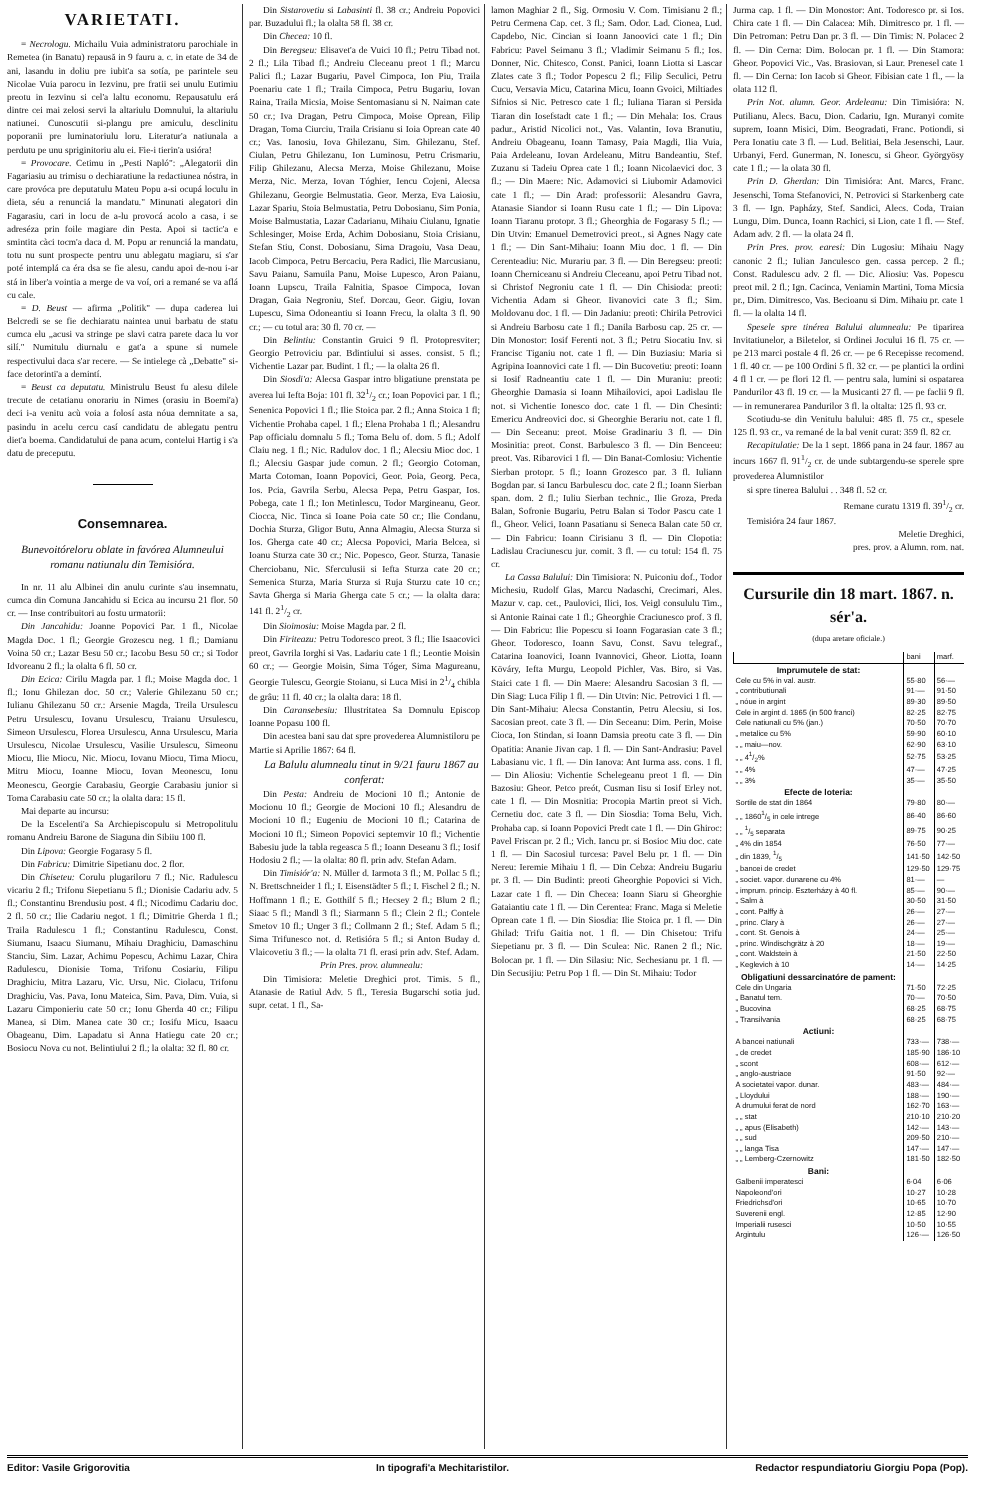VARIETATI.
= Necrologu. Michailu Vuia administratoru parochiale in Remetea (in Banatu) repausă in 9 fauru a. c. in etate de 34 de ani, lasandu in doliu pre iubit'a sa sotía, pe parintele seu Nicolae Vuia parocu in Iezvinu, pre fratii sei unulu Eutimiu preotu in Iezvinu si cel'a laltu economu. Repausatulu erá dintre cei mai zelosi servi la altariulu Domnului, la altariulu natiunei. Cunoscutii si-plangu pre amiculu, desclinitu poporanii pre luminatoriulu loru. Literatur'a natiunala a perdutu pe unu spriginitoriu alu ei. Fie-i tierin'a usióra!
= Provocare. Cetimu in „Pesti Napló": „Alegatorii din Fagariasiu au trimisu o dechiaratiune la redactiunea nóstra, in care provóca pre deputatulu Mateu Popu a-si ocupá loculu in dieta, séu a renunciá la mandatu." Minunati alegatori din Fagarasiu, cari in locu de a-lu provocá acolo a casa, i se adreséza prin foile magiare din Pesta. Apoi si tactic'a e smintita càci tocm'a daca d. M. Popu ar renunciá la mandatu, totu nu sunt prospecte pentru unu ablegatu magiaru, si s'ar poté intemplá ca éra dsa se fie alesu, candu apoi de-nou i-ar stá in liber'a vointia a merge de va voí, ori a remané se va aflá cu cale.
= D. Beust — afirma „Politik" — dupa caderea lui Belcredi se se fie dechiaratu naintea unui barbatu de statu cumca elu „acusi va stringe pe slavi catra parete daca lu vor silí." Numitulu diurnalu e gat'a a spune si numele respectivului daca s'ar recere. — Se intielege cà „Debatte" si-face detorinti'a a demintí.
= Beust ca deputatu. Ministrulu Beust fu alesu dilele trecute de cetatianu onorariu in Nimes (orasiu in Boemi'a) deci i-a venitu acù voia a folosí asta nóua demnitate a sa, pasindu in acelu cercu casí candidatu de ablegatu pentru diet'a boema. Candidatului de pana acum, contelui Hartig i s'a datu de preceputu.
Consemnarea.
Bunevoitóreloru oblate in favórea Alumneului romanu natiunalu din Temisióra.
In nr. 11 alu Albinei din anulu curinte s'au insemnatu, cumca din Comuna Jancahidu si Ecica au incursu 21 flor. 50 cr. — Inse contribuitori au fostu urmatorii:
Din Jancahidu: Joanne Popovici Par. 1 fl., Nicolae Magda Doc. 1 fl.; Georgie Grozescu neg. 1 fl.; Damianu Voina 50 cr.; Lazar Besu 50 cr.; Iacobu Besu 50 cr.; si Todor Idvoreanu 2 fl.; la olalta 6 fl. 50 cr.
Din Ecica: Cirilu Magda par. 1 fl.; Moise Magda doc. 1 fl.; Ionu Ghilezan doc. 50 cr.; Valerie Ghilezanu 50 cr.; Iulianu Ghilezanu 50 cr.: Arsenie Magda, Treila Ursulescu Petru Ursulescu, Iovanu Ursulescu, Traianu Ursulescu, Simeon Ursulescu, Florea Ursulescu, Anna Ursulescu, Maria Ursulescu, Nicolae Ursulescu, Vasilie Ursulescu, Simeonu Miocu, Ilie Miocu, Nic. Miocu, Iovanu Miocu, Tima Miocu, Mitru Miocu, Ioanne Miocu, Iovan Meonescu, Ionu Meonescu, Georgie Carabasiu, Georgie Carabasiu junior si Toma Carabasiu cate 50 cr.; la olalta dara: 15 fl.
Mai departe au incursu:
De la Escelenti'a Sa Archiepiscopulu si Metropolitulu romanu Andreiu Barone de Siaguna din Sibiiu 100 fl.
Din Lipova: Georgie Fogarasy 5 fl.
Din Fabricu: Dimitrie Sipetianu doc. 2 flor.
Din Chiseteu: Corulu plugariloru 7 fl.; Nic. Radulescu vicariu 2 fl.; Trifonu Siepetianu 5 fl.; Dionisie Cadariu adv. 5 fl.; Constantinu Brendusiu post. 4 fl.; Nicodimu Cadariu doc. 2 fl. 50 cr.; Ilie Cadariu negot. 1 fl.; Dimitrie Gherda 1 fl.; Traila Radulescu 1 fl.; Constantinu Radulescu, Const. Siumanu, Isaacu Siumanu, Mihaiu Draghiciu, Damaschinu Stanciu, Sim. Lazar, Achimu Popescu, Achimu Lazar, Chira Radulescu, Dionisie Toma, Trifonu Cosiariu, Filipu Draghiciu, Mitra Lazaru, Vic. Ursu, Nic. Ciolacu, Trifonu Draghiciu, Vas. Pava, Ionu Mateica, Sim. Pava, Dim. Vuia, si Lazaru Cimponieriu cate 50 cr.; Ionu Gherda 40 cr.; Filipu Manea, si Dim. Manea cate 30 cr.; Iosifu Micu, Isaacu Obageanu, Dim. Lapadatu si Anna Hatiegu cate 20 cr.; Bosiocu Nova cu not. Belintiului 2 fl.; la olalta: 32 fl. 80 cr.
Din Sistarovetiu si Labasinti fl. 38 cr.; Andreiu Popovici par. Buzadului fl.; la olalta 58 fl. 38 cr.
Din Checea: 10 fl.
Din Beregseu: Elisavet'a de Vuici 10 fl.; Petru Tibad not. 2 fl.; Lila Tibad fl.; Andreiu Cleceanu preot 1 fl.; Marcu Palici fl.; Lazar Bugariu, Pavel Cimpoca, Ion Piu, Traila Poenariu cate 1 fl.; Traila Cimpoca, Petru Bugariu, Iovan Raina, Traila Micsia, Moise Sentomasianu si N. Naiman cate 50 cr.; Iva Dragan, Petru Cimpoca, Moise Oprean, Filip Dragan, Toma Ciurciu, Traila Crisianu si Ioia Oprean cate 40 cr.; Vas. Ianosiu, Iova Ghilezanu, Sim. Ghilezanu, Stef. Ciulan, Petru Ghilezanu, Ion Luminosu, Petru Crismariu, Filip Ghilezanu, Alecsa Merza, Moise Ghilezanu, Moise Merza, Nic. Merza, Iovan Tóghier, Iencu Cojeni, Alecsa Ghilezanu, Georgie Belmustatia. Geor. Merza, Eva Laiosiu, Lazar Spariu, Stoia Belmustatia, Petru Dobosianu, Sim Ponia, Moise Balmustatia, Lazar Cadarianu, Mihaiu Ciulanu, Ignatie Schlesinger, Moise Erda, Achim Dobosianu, Stoia Crisianu, Stefan Stiu, Const. Dobosianu, Sima Dragoiu, Vasa Deau, Iacob Cimpoca, Petru Bercaciu, Pera Radici, Ilie Marcusianu, Savu Paianu, Samuila Panu, Moise Lupesco, Aron Paianu, Ioann Lupscu, Traila Falnitia, Spasoe Cimpoca, Iovan Dragan, Gaia Negroniu, Stef. Dorcau, Geor. Gigiu, Iovan Lupescu, Sima Odoneantiu si Ioann Frecu, la olalta 3 fl. 90 cr.; — cu totul ara: 30 fl. 70 cr. —
Din Belintiu: Constantin Gruici 9 fl. Protopresviter; Georgio Petroviciu par. Bdintiului si asses. consist. 5 fl.; Vichentie Lazar par. Budint. 1 fl.; — la olalta 26 fl.
Din Siosdi'a: Alecsa Gaspar intro bligatiune prenstata pe averea lui Iefta Boja: 101 fl. 321/2 cr.; Ioan Popovici par. 1 fl.; Seneni­ca Popovici 1 fl.; Ilie Stoica par. 2 fl.; Anna Stoica 1 fl; Vichentie Prohaba capel. 1 fl.; Elena Prohaba 1 fl.; Alesandru Pap officialu domnalu 5 fl.; Toma Belu of. dom. 5 fl.; Adolf Claiu neg. 1 fl.; Nic. Radulov doc. 1 fl.; Alecsiu Mioc doc. 1 fl.; Alecsiu Gaspar jude comun. 2 fl.; Georgio Cotoman, Marta Cotoman, Ioann Popovici, Geor. Poia, Georg. Peca, Ios. Pcia, Gavrila Serbu, Alecsa Pepa, Petru Gaspar, Ios. Pobega, cate 1 fl.; Ion Metinlescu, Todor Margineanu, Geor. Ciocca, Nic. Tinca si Ioane Poia cate 50 cr.; Ilie Condanu, Dochia Sturza, Gligor Butu, Anna Almagiu, Alecsa Sturza si Ios. Gherga cate 40 cr.; Alecsa Popovici, Maria Belcea, si Ioanu Sturza cate 30 cr.; Nic. Popesco, Geor. Sturza, Tanasie Cherciobanu, Nic. Sferculusii si Iefta Sturza cate 20 cr.; Semenica Sturza, Maria Sturza si Ruja Sturzu cate 10 cr.; Savta Gherga si Maria Gherga cate 5 cr.; — la olalta dara: 141 fl. 21/2 cr.
Din Sioimosiu: Moise Magda par. 2 fl.
Din Firiteazu: Petru Todoresco preot. 3 fl.; Ilie Isaacovici preot, Gavrila Iorghi si Vas. Ladariu cate 1 fl.; Leontie Moisin 60 cr.; — Georgie Moisin, Sima Tóger, Sima Magureanu, Georgie Tulescu, Georgie Stoianu, si Luca Misi in 21/4 chibla de grâu: 11 fl. 40 cr.; la olalta dara: 18 fl.
Din Caransebesiu: Illustritatea Sa Domnulu Episcop Ioanne Popasu 100 fl.
Din acestea bani sau dat spre provederea Alumnistiloru pe Martie si Aprilie 1867: 64 fl.
La Balulu alumnealu tinut in 9/21 fauru 1867 au conferat:
Din Pesta: Andreiu de Mocioni 10 fl.; Antonie de Mocionu 10 fl.; Georgie de Mocioni 10 fl.; Alesandru de Mocioni 10 fl.; Eugeniu de Mocioni 10 fl.; Catarina de Mocioni 10 fl.; Simeon Popovici septemvir 10 fl.; Vichentie Babesiu jude la tabla regeasca 5 fl.; Ioann Deseanu 3 fl.; Iosif Hodosiu 2 fl.; — la olalta: 80 fl. prin adv. Stefan Adam.
Din Timisiór'a: N. Müller d. Iarmota 3 fl.; M. Pollac 5 fl.; N. Brettschneider 1 fl.; I. Eisenstädter 5 fl.; I. Fischel 2 fl.; N. Hoffmann 1 fl.; E. Gotthilf 5 fl.; Hecsey 2 fl.; Blum 2 fl.; Siaac 5 fl.; Mandl 3 fl.; Siarmann 5 fl.; Clein 2 fl.; Contele Smetov 10 fl.; Unger 3 fl.; Collmann 2 fl.; Stef. Adam 5 fl.; Sima Trifunesco not. d. Retisióra 5 fl.; si Anton Buday d. Vlaicovetiu 3 fl.; — la olalta 71 fl. erasi prin adv. Stef. Adam.
Prin Pres. prov. alumnealu:
Din Timisiora: Meletie Dreghici prot. Timis. 5 fl., Atanasie de Ratiul Adv. 5 fl., Teresia Bugarschi sotia jud. supr. cetat. 1 fl., Sa-
lamon Maghiar 2 fl., Sig. Ormosiu V. Com. Timisianu 2 fl.; Petru Cermena Cap. cet. 3 fl.; Sam. Odor. Lad. Cionea, Lud. Capdebo, Nic. Cincian si Ioann Janoovici cate 1 fl.; Din Fabricu: Pavel Seimanu 3 fl.; Vladimir Seimanu 5 fl.; Ios. Donner, Nic. Chitesco, Const. Panici, Ioann Liotta si Lascar Zlates cate 3 fl.; Todor Popescu 2 fl.; Filip Seculici, Petru Cucu, Versavia Micu, Catarina Micu, Ioann Gvoici, Miltiades Sifnios si Nic. Petresco cate 1 fl.; Iuliana Tiaran si Persida Tiaran din Iosefstadt cate 1 fl.; — Din Mehala: Ios. Craus padur., Aristid Nicolici not., Vas. Valantin, Iova Branutiu, Andreiu Obageanu, Ioann Tamasy, Paia Magdi, Ilia Vuia, Paia Ardeleanu, Iovan Ardeleanu, Mitru Bandeantiu, Stef. Zuzanu si Tadeiu Oprea cate 1 fl.; Ioann Nicolaevici doc. 3 fl.; — Din Maere: Nic. Adamovici si Liubomir Adamovici cate 1 fl.; — Din Arad: professorii: Alesandru Gavra, Atanasie Siandor si Ioann Rusu cate 1 fl.; — Din Lipova: Ioann Tiaranu protopr. 3 fl.; Gheorghia de Fogarasy 5 fl.; — Din Utvin: Emanuel Demetrovici preot., si Agnes Nagy cate 1 fl.; — Din Sant-Mihaiu: Ioann Miu doc. 1 fl. — Din Cerenteadiu: Nic. Murariu par. 3 fl. — Din Beregseu: preoti: Ioann Cherniceanu si Andreiu Cleceanu, apoi Petru Tibad not. si Christof Negroniu cate 1 fl. — Din Chisioda: preoti: Vichentia Adam si Gheor. Iivanovici cate 3 fl.; Sim. Moldovanu doc. 1 fl. — Din Jadaniu: preoti: Chirila Petrovici si Andreiu Barbosu cate 1 fl.; Danila Barbosu cap. 25 cr. — Din Monostor: Iosif Ferenti not. 3 fl.; Petru Siocatiu Inv. si Francisc Tiganiu not. cate 1 fl. — Din Buziasiu: Maria si Agripina Ioannovici cate 1 fl. — Din Bucovetiu: preoti: Ioann si Iosif Radneantiu cate 1 fl. — Din Muraniu: preoti: Gheorghie Damasia si Ioann Mihailovici, apoi Ladislau Ile not. si Vichentie Ionesco doc. cate 1 fl. — Din Chesinti: Emericu Andreovici doc. si Gheorghie Berariu not. cate 1 fl. — Din Seceanu: preot. Moise Gradinariu 3 fl. — Din Mosinitia: preot. Const. Barbulesco 3 fl. — Din Benceeu: preot. Vas. Ribarovici 1 fl. — Din Banat-Comlosiu: Vichentie Sierban protopr. 5 fl.; Ioann Grozesco par. 3 fl. Iuliann Bogdan par. si Iancu Barbulescu doc. cate 2 fl.; Ioann Sierban span. dom. 2 fl.; Iuliu Sierban technic., Ilie Groza, Preda Balan, Sofronie Bugariu, Petru Balan si Todor Pascu cate 1 fl., Gheor. Velici, Ioann Pasatianu si Seneca Balan cate 50 cr. — Din Fabricu: Ioann Cirisianu 3 fl. — Din Clopotia: Ladislau Craciunescu jur. comit. 3 fl. — cu totul: 154 fl. 75 cr.
La Cassa Balului: Din Timisiora: N. Puiconiu dof., Todor Michesiu, Rudolf Glas, Marcu Nadaschi, Crecimari, Ales. Mazur v. cap. cet., Paulovici, Ilici, Ios. Veigl consululu Tim., si Antonie Rainai cate 1 fl.; Gheorghie Craciunesco prof. 3 fl. — Din Fabricu: Ilie Popescu si Ioann Fogarasian cate 3 fl.; Gheor. Todoresco, Ioann Savu, Const. Savu telegraf., Catarina Ioanovici, Ioann Ivannovici, Gheor. Liotta, Ioann Köváry, Iefta Murgu, Leopold Pichler, Vas. Biro, si Vas. Staici cate 1 fl. — Din Maere: Alesandru Sacosian 3 fl. — Din Siag: Luca Filip 1 fl. — Din Utvin: Nic. Petrovici 1 fl. — Din Sant-Mihaiu: Alecsa Constantin, Petru Alecsiu, si Ios. Sacosian preot. cate 3 fl. — Din Seceanu: Dim. Perin, Moise Cioca, Ion Stindan, si Ioann Damsia preotu cate 3 fl. — Din Opatitia: Ananie Jivan cap. 1 fl. — Din Sant-Andrasiu: Pavel Labasianu vic. 1 fl. — Din Ianova: Ant Iurma ass. cons. 1 fl. — Din Aliosiu: Vichentie Schelegeanu preot 1 fl. — Din Bazosiu: Gheor. Petco preót, Cusman Iisu si Iosif Erley not. cate 1 fl. — Din Mosnitia: Procopia Martin preot si Vich. Cernetiu doc. cate 3 fl. — Din Siosdia: Toma Belu, Vich. Prohaba cap. si Ioann Popovici Predt cate 1 fl. — Din Ghiroc: Pavel Friscan pr. 2 fl.; Vich. Iancu pr. si Bosioc Miu doc. cate 1 fl. — Din Sacosiul turcesa: Pavel Belu pr. 1 fl. — Din Nereu: Ieremie Mihaiu 1 fl. — Din Cebza: Andreiu Bugariu pr. 3 fl. — Din Budinti: preoti Gheorghie Popovici si Vich. Lazar cate 1 fl. — Din Checea: Ioann Siaru si Gheorghie Gataiantiu cate 1 fl. — Din Cerentea: Franc. Maga si Meletie Oprean cate 1 fl. — Din Siosdia: Ilie Stoica pr. 1 fl. — Din Ghilad: Trifu Gaitia not. 1 fl. — Din Chisetou: Trifu Siepetianu pr. 3 fl. — Din Sculea: Nic. Ranen 2 fl.; Nic. Bolocan pr. 1 fl. — Din Silasiu: Nic. Sechesianu pr. 1 fl. — Din Secusijiu: Petru Pop 1 fl. — Din St. Mihaiu: Todor
Jurma cap. 1 fl. — Din Monostor: Ant. Todoresco pr. si Ios. Chira cate 1 fl. — Din Calacea: Mih. Dimitresco pr. 1 fl. — Din Petroman: Petru Dan pr. 3 fl. — Din Timis: N. Polacec 2 fl. — Din Cerna: Dim. Bolocan pr. 1 fl. — Din Stamora: Gheor. Popovici Vic., Vas. Brasiovan, si Laur. Prenesel cate 1 fl. — Din Cerna: Ion Iacob si Gheor. Fibisian cate 1 fl., — la olata 112 fl.
Prin Not. alumn. Geor. Ardeleanu: Din Timisióra: N. Putilianu, Alecs. Bacu, Dion. Cadariu, Ign. Muranyi comite suprem, Ioann Misici, Dim. Beogradati, Franc. Potiondi, si Pera Ionatiu cate 3 fl. — Lud. Belitiai, Bela Jesenschi, Laur. Urbanyi, Ferd. Gunerman, N. Ionescu, si Gheor. Györgyösy cate 1 fl.; — la olata 30 fl.
Prin D. Gherdan: Din Timisióra: Ant. Marcs, Franc. Jesenschi, Toma Stefanovici, N. Petrovici si Starkenberg cate 3 fl. — Ign. Papházy, Stef. Sandici, Alecs. Coda, Traian Lungu, Dim. Dunca, Ioann Rachici, si Lion, cate 1 fl. — Stef. Adam adv. 2 fl. — la olata 24 fl.
Prin Pres. prov. earesi: Din Lugosiu: Mihaiu Nagy canonic 2 fl.; Iulian Janculesco gen. cassa percep. 2 fl.; Const. Radulescu adv. 2 fl. — Dic. Aliosiu: Vas. Popescu preot mil. 2 fl.; Ign. Cacinca, Veniamin Martini, Toma Micsia pr., Dim. Dimitresco, Vas. Becioanu si Dim. Mihaiu pr. cate 1 fl. — la olalta 14 fl.
Spesele spre tinérea Balului alumnealu: Pe tiparirea Invitatiunelor, a Biletelor, si Ordinei Jocului 16 fl. 75 cr. — pe 213 marci postale 4 fl. 26 cr. — pe 6 Recepisse recomend. 1 fl. 40 cr. — pe 100 Ordini 5 fl. 32 cr. — pe plantici la ordini 4 fl 1 cr. — pe flori 12 fl. — pentru sala, lumini si ospatarea Pandurilor 43 fl. 19 cr. — la Musicanti 27 fl. — pe faclii 9 fl. — in remunerarea Pandurilor 3 fl. la oltalta: 125 fl. 93 cr.
Scotiudu-se din Venitulu balului: 485 fl. 75 cr., spesele 125 fl. 93 cr., va remané de la bal venit curat: 359 fl. 82 cr.
Recapitulatie: De la 1 sept. 1866 pana in 24 faur. 1867 au incurs 1667 fl. 911/2 cr. de unde subtargendu-se sperele spre provederea Alumnistilor
si spre tinerea Balului . . 348 fl. 52 cr.
Remane curatu 1319 fl. 391/2 cr.
Temisióra 24 faur 1867.
Meletie Dreghici,
pres. prov. a Alumn. rom. nat.
Cursurile din 18 mart. 1867. n. sér'a.
(dupa aretare oficiale.)
| | bani | marf. |
| --- | --- | --- |
| Imprumutele de stat: | | |
| Cele cu 5% in val. austr. | 55·80 | 56·— |
| „ contributiunali | 91·— | 91·50 |
| „ nóue in argint | 89·30 | 89·50 |
| Cele in argint d. 1865 (in 500 franci) | 82·25 | 82·75 |
| Cele natiunali cu 5% (jan.) | 70·50 | 70·70 |
| „ metalice cu 5% | 59·90 | 60·10 |
| „ „ maiu—nov. | 62·90 | 63·10 |
| „ „ 41/2% | 52·75 | 53·25 |
| „ „ 4% | 47·— | 47·25 |
| „ „ 3% | 35·— | 35·50 |
| Efecte de loteria: | | |
| Sortile de stat din 1864 | 79·80 | 80·— |
| „ „ 18601/5 in cele intrege | 86·40 | 86·60 |
| „ „ 1/5 separata | 89·75 | 90·25 |
| „ 4% din 1854 | 76·50 | 77·— |
| „ din 1839, 1/5 | 141·50 | 142·50 |
| „ bancei de credet | 129·50 | 129·75 |
| „ societ. vapor. dunarene cu 4% | 81·— | — |
| „ imprum. princip. Eszterházy à 40 fl. | 85·— | 90·— |
| „ Salm à | 30·50 | 31·50 |
| „ cont. Palffy à | 26·— | 27·— |
| „ princ. Clary à | 26·— | 27·— |
| „ cont. St. Genois à | 24·— | 25·— |
| „ princ. Windischgrätz à 20 | 18·— | 19·— |
| „ cont. Waldstein à | 21·50 | 22·50 |
| „ Keglevich à 10 | 14·— | 14·25 |
| Obligatiuni dessarcinatóre de pament: | | |
| Cele din Ungaria | 71·50 | 72·25 |
| „ Banatul tem. | 70·— | 70·50 |
| „ Bucovina | 68·25 | 68·75 |
| „ Transilvania | 68·25 | 68·75 |
| Actiuni: | | |
| A bancei natiunali | 733·— | 738·— |
| „ de credet | 185·90 | 186·10 |
| „ scont | 608·— | 612·— |
| „ anglo-austriace | 91·50 | 92·— |
| A societatei vapor. dunar. | 483·— | 484·— |
| „ Lloydului | 188·— | 190·— |
| A drumului ferat de nord | 162·70 | 163·— |
| „ „ stat | 210·10 | 210·20 |
| „ „ apus (Elisabeth) | 142·— | 143·— |
| „ „ sud | 209·50 | 210·— |
| „ „ langa Tisa | 147·— | 147·— |
| „ „ Lemberg-Czernowitz | 181·50 | 182·50 |
| Bani: | | |
| Galbenii imperatesci | 6·04 | 6·06 |
| Napoleond'ori | 10·27 | 10·28 |
| Friedrichsd'ori | 10·65 | 10·70 |
| Suverenii engl. | 12·85 | 12·90 |
| Imperialii rusesci | 10·50 | 10·55 |
| Argintulu | 126·— | 126·50 |
Editor: Vasile Grigorovitia In tipografi'a Mechitaristilor. Redactor respundiatoriu Giorgiu Popa (Pop).